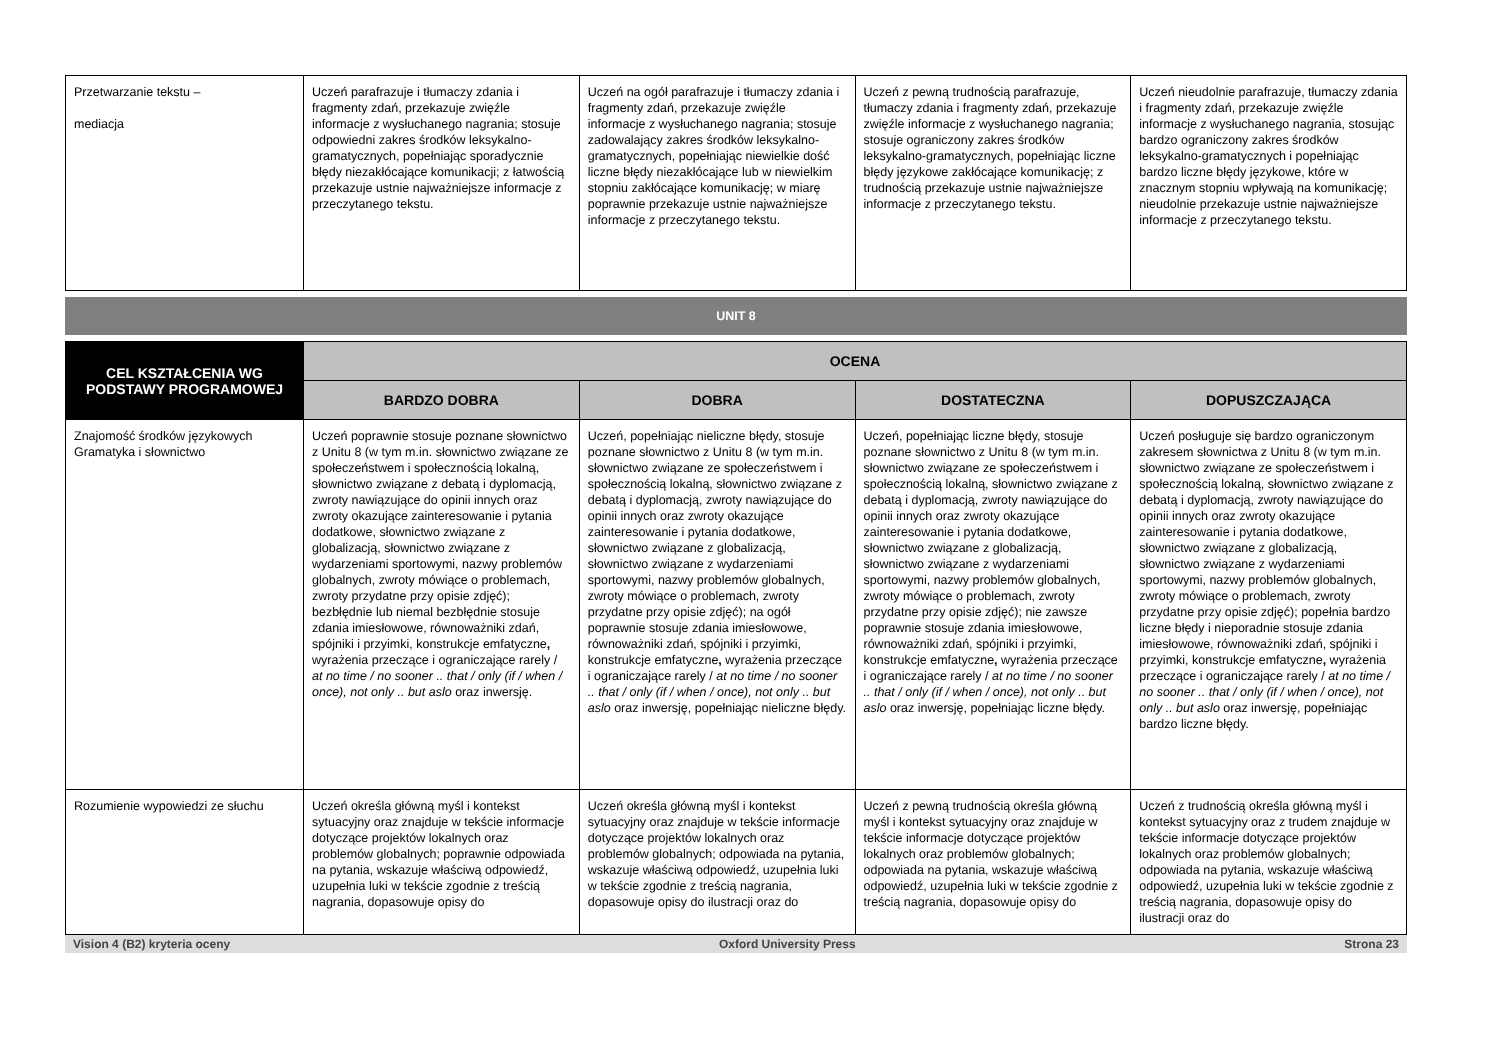| Przetwarzanie tekstu – mediacja | Uczeń parafrazuje i tłumaczy zdania i fragmenty zdań, przekazuje zwięźle informacje z wysłuchanego nagrania; stosuje odpowiedni zakres środków leksykalno-gramatycznych, popełniając sporadycznie błędy niezakłócające komunikacji; z łatwością przekazuje ustnie najważniejsze informacje z przeczytanego tekstu. | Uczeń na ogół parafrazuje i tłumaczy zdania i fragmenty zdań, przekazuje zwięźle informacje z wysłuchanego nagrania; stosuje zadowalający zakres środków leksykalno-gramatycznych, popełniając niewielkie dość liczne błędy niezakłócające lub w niewielkim stopniu zakłócające komunikację; w miarę poprawnie przekazuje ustnie najważniejsze informacje z przeczytanego tekstu. | Uczeń z pewną trudnością parafrazuje, tłumaczy zdania i fragmenty zdań, przekazuje zwięźle informacje z wysłuchanego nagrania; stosuje ograniczony zakres środków leksykalno-gramatycznych, popełniając liczne błędy językowe zakłócające komunikację; z trudnością przekazuje ustnie najważniejsze informacje z przeczytanego tekstu. | Uczeń nieudolnie parafrazuje, tłumaczy zdania i fragmenty zdań, przekazuje zwięźle informacje z wysłuchanego nagrania, stosując bardzo ograniczony zakres środków leksykalno-gramatycznych i popełniając bardzo liczne błędy językowe, które w znacznym stopniu wpływają na komunikację; nieudolnie przekazuje ustnie najważniejsze informacje z przeczytanego tekstu. |
UNIT 8
| CEL KSZTAŁCENIA WG PODSTAWY PROGRAMOWEJ | OCENA | | | |
| --- | --- | --- | --- | --- |
| | BARDZO DOBRA | DOBRA | DOSTATECZNA | DOPUSZCZAJĄCA |
| Znajomość środków językowych Gramatyka i słownictwo | Uczeń poprawnie stosuje poznane słownictwo z Unitu 8 (w tym m.in. słownictwo związane ze społeczeństwem i społecznością lokalną, słownictwo związane z debatą i dyplomacją, zwroty nawiązujące do opinii innych oraz zwroty okazujące zainteresowanie i pytania dodatkowe, słownictwo związane z globalizacją, słownictwo związane z wydarzeniami sportowymi, nazwy problemów globalnych, zwroty mówiące o problemach, zwroty przydatne przy opisie zdjęć); bezbłędnie lub niemal bezbłędnie stosuje zdania imiesłowowe, równoważniki zdań, spójniki i przyimki, konstrukcje emfatyczne , wyrażenia przeczące i ograniczające rarely / at no time / no sooner .. that / only (if / when / once), not only .. but aslo oraz inwersję. | Uczeń, popełniając nieliczne błędy, stosuje poznane słownictwo z Unitu 8 (w tym m.in. słownictwo związane ze społeczeństwem i społecznością lokalną, słownictwo związane z debatą i dyplomacją, zwroty nawiązujące do opinii innych oraz zwroty okazujące zainteresowanie i pytania dodatkowe, słownictwo związane z globalizacją, słownictwo związane z wydarzeniami sportowymi, nazwy problemów globalnych, zwroty mówiące o problemach, zwroty przydatne przy opisie zdjęć); na ogół poprawnie stosuje zdania imiesłowowe, równoważniki zdań, spójniki i przyimki, konstrukcje emfatyczne , wyrażenia przeczące i ograniczające rarely / at no time / no sooner .. that / only (if / when / once), not only .. but aslo oraz inwersję, popełniając nieliczne błędy. | Uczeń, popełniając liczne błędy, stosuje poznane słownictwo z Unitu 8 (w tym m.in. słownictwo związane ze społeczeństwem i społecznością lokalną, słownictwo związane z debatą i dyplomacją, zwroty nawiązujące do opinii innych oraz zwroty okazujące zainteresowanie i pytania dodatkowe, słownictwo związane z globalizacją, słownictwo związane z wydarzeniami sportowymi, nazwy problemów globalnych, zwroty mówiące o problemach, zwroty przydatne przy opisie zdjęć); nie zawsze poprawnie stosuje zdania imiesłowowe, równoważniki zdań, spójniki i przyimki, konstrukcje emfatyczne , wyrażenia przeczące i ograniczające rarely / at no time / no sooner .. that / only (if / when / once), not only .. but aslo oraz inwersję, popełniając liczne błędy. | Uczeń posługuje się bardzo ograniczonym zakresem słownictwa z Unitu 8 (w tym m.in. słownictwo związane ze społeczeństwem i społecznością lokalną, słownictwo związane z debatą i dyplomacją, zwroty nawiązujące do opinii innych oraz zwroty okazujące zainteresowanie i pytania dodatkowe, słownictwo związane z globalizacją, słownictwo związane z wydarzeniami sportowymi, nazwy problemów globalnych, zwroty mówiące o problemach, zwroty przydatne przy opisie zdjęć); popełnia bardzo liczne błędy i nieporadnie stosuje zdania imiesłowowe, równoważniki zdań, spójniki i przyimki, konstrukcje emfatyczne , wyrażenia przeczące i ograniczające rarely / at no time / no sooner .. that / only (if / when / once), not only .. but aslo oraz inwersję, popełniając bardzo liczne błędy. |
| Rozumienie wypowiedzi ze słuchu | Uczeń określa główną myśl i kontekst sytuacyjny oraz znajduje w tekście informacje dotyczące projektów lokalnych oraz problemów globalnych; poprawnie odpowiada na pytania, wskazuje właściwą odpowiedź, uzupełnia luki w tekście zgodnie z treścią nagrania, dopasowuje opisy do | Uczeń określa główną myśl i kontekst sytuacyjny oraz znajduje w tekście informacje dotyczące projektów lokalnych oraz problemów globalnych; odpowiada na pytania, wskazuje właściwą odpowiedź, uzupełnia luki w tekście zgodnie z treścią nagrania, dopasowuje opisy do ilustracji oraz do | Uczeń z pewną trudnością określa główną myśl i kontekst sytuacyjny oraz znajduje w tekście informacje dotyczące projektów lokalnych oraz problemów globalnych; odpowiada na pytania, wskazuje właściwą odpowiedź, uzupełnia luki w tekście zgodnie z treścią nagrania, dopasowuje opisy do | Uczeń z trudnością określa główną myśl i kontekst sytuacyjny oraz z trudem znajduje w tekście informacje dotyczące projektów lokalnych oraz problemów globalnych; odpowiada na pytania, wskazuje właściwą odpowiedź, uzupełnia luki w tekście zgodnie z treścią nagrania, dopasowuje opisy do ilustracji oraz do |
Vision 4 (B2) kryteria oceny Oxford University Press Strona 23